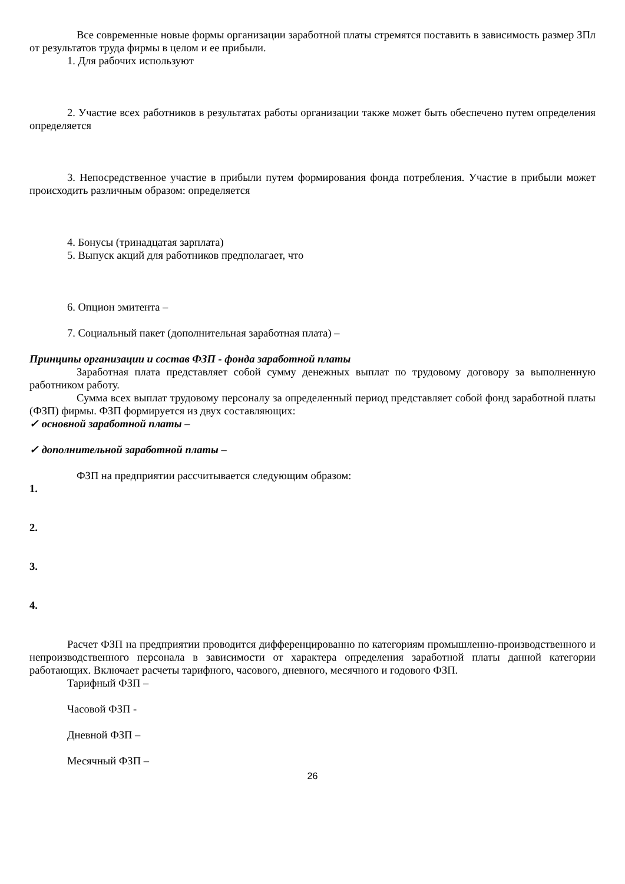Все современные новые формы организации заработной платы стремятся поставить в зависимость размер ЗПл от результатов труда фирмы в целом и ее прибыли.
1. Для рабочих используют
2. Участие всех работников в результатах работы организации также может быть обеспечено путем определения определяется
3. Непосредственное участие в прибыли путем формирования фонда потребления. Участие в прибыли может происходить различным образом: определяется
4. Бонусы (тринадцатая зарплата)
5. Выпуск акций для работников предполагает, что
6. Опцион эмитента –
7. Социальный пакет (дополнительная заработная плата) –
Принципы организации и состав ФЗП - фонда заработной платы
Заработная плата представляет собой сумму денежных выплат по трудовому договору за выполненную работником работу.
Сумма всех выплат трудовому персоналу за определенный период представляет собой фонд заработной платы (ФЗП) фирмы. ФЗП формируется из двух составляющих:
✓ основной заработной платы –
✓ дополнительной заработной платы –
ФЗП на предприятии рассчитывается следующим образом:
1.
2.
3.
4.
Расчет ФЗП на предприятии проводится дифференцированно по категориям промышленно-производственного и непроизводственного персонала в зависимости от характера определения заработной платы данной категории работающих. Включает расчеты тарифного, часового, дневного, месячного и годового ФЗП.
Тарифный ФЗП –
Часовой ФЗП -
Дневной ФЗП –
Месячный ФЗП –
26